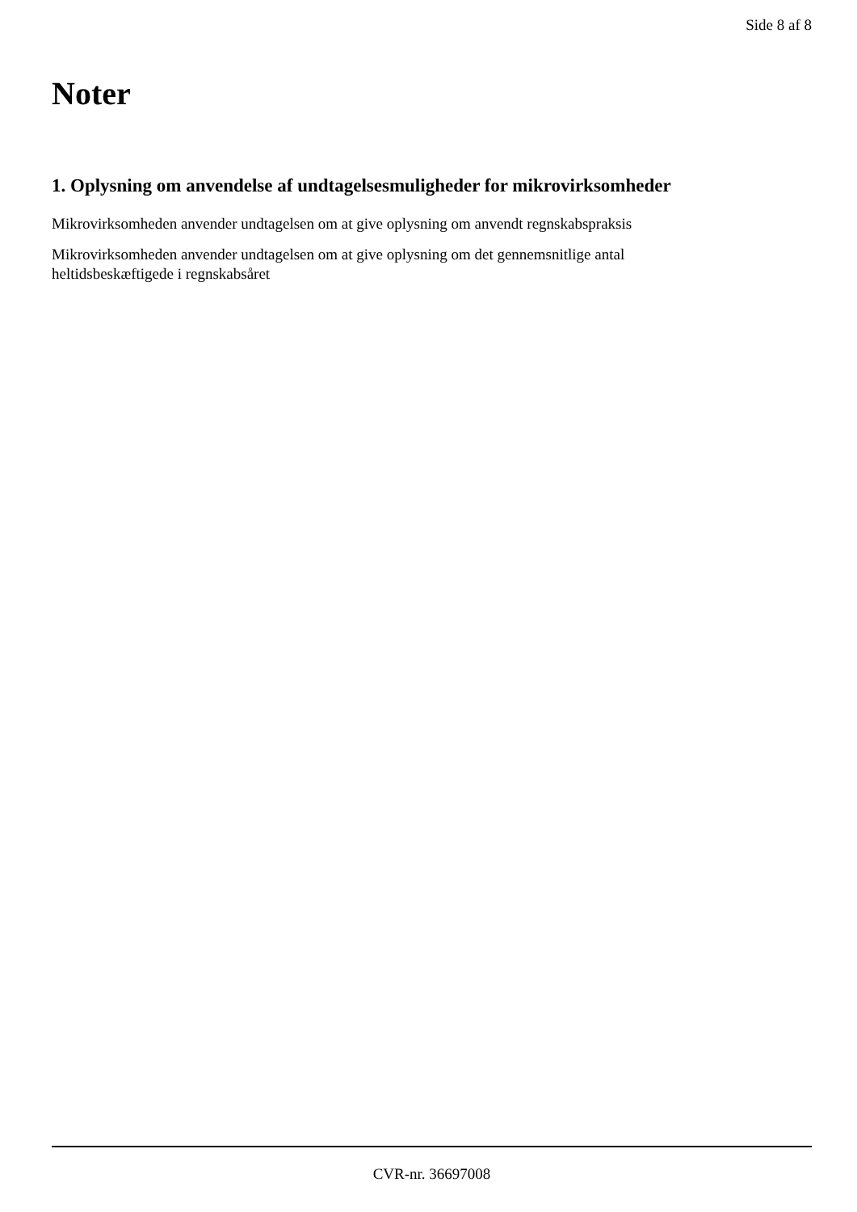Side 8 af 8
Noter
1. Oplysning om anvendelse af undtagelsesmuligheder for mikrovirksomheder
Mikrovirksomheden anvender undtagelsen om at give oplysning om anvendt regnskabspraksis
Mikrovirksomheden anvender undtagelsen om at give oplysning om det gennemsnitlige antal
heltidsbeskæftigede i regnskabsåret
CVR-nr. 36697008